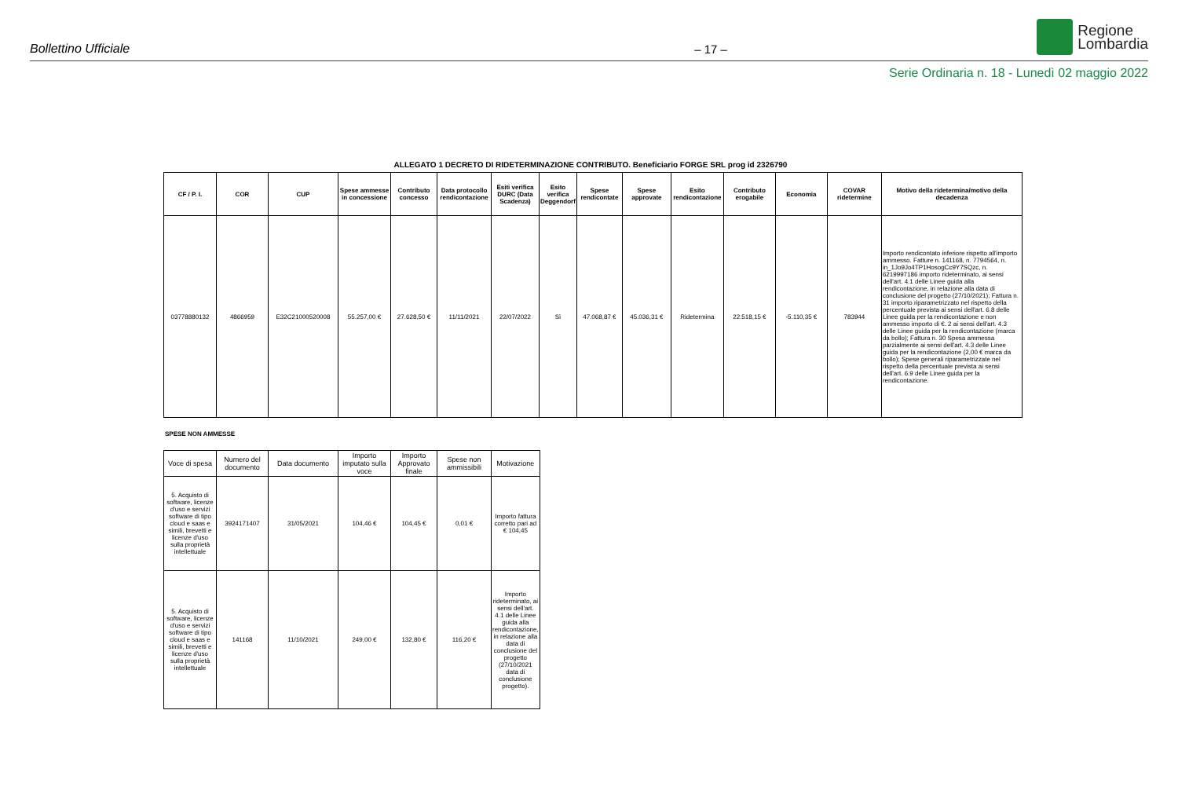Bollettino Ufficiale
– 17 –
Regione
Lombardia
Serie Ordinaria n. 18 - Lunedì 02 maggio 2022
ALLEGATO 1 DECRETO DI RIDETERMINAZIONE CONTRIBUTO. Beneficiario FORGE SRL prog id 2326790
| CF / P. I. | COR | CUP | Spese ammesse in concessione | Contributo concesso | Data protocollo rendicontazione | Esiti verifica DURC (Data Scadenza) | Esito verifica Deggendorf | Spese rendicontate | Spese approvate | Esito rendicontazione | Contributo erogabile | Economia | COVAR ridetermine | Motivo della ridetermina/motivo della decadenza |
| --- | --- | --- | --- | --- | --- | --- | --- | --- | --- | --- | --- | --- | --- | --- |
| 03778880132 | 4866959 | E32C21000520008 | 55.257,00 € | 27.628,50 € | 11/11/2021 | 22/07/2022 | Sì | 47.068,87 € | 45.036,31 € | Ridetermina | 22.518,15 € | -5.110,35 € | 783944 | Importo rendicontato inferiore rispetto all'importo ammesso. Fatture n. 141168, n. 7794564, n. in_1Jo9Jo4TP1HosogCc9Y7SQzc, n. 6219997186 importo rideterminato, ai sensi dell'art. 4.1 delle Linee guida alla rendicontazione, in relazione alla data di conclusione del progetto (27/10/2021); Fattura n. 31 importo riparametrizzato nel rispetto della percentuale prevista ai sensi dell'art. 6.8 delle Linee guida per la rendicontazione e non ammesso importo di €. 2 ai sensi dell'art. 4.3 delle Linee guida per la rendicontazione (marca da bollo); Fattura n. 30 Spesa ammessa parzialmente ai sensi dell'art. 4.3 delle Linee guida per la rendicontazione (2,00 € marca da bollo); Spese generali riparametrizzate nel rispetto della percentuale prevista ai sensi dell'art. 6.9 delle Linee guida per la rendicontazione. |
SPESE NON AMMESSE
| Voce di spesa | Numero del documento | Data documento | Importo imputato sulla voce | Importo Approvato finale | Spese non ammissibili | Motivazione |
| --- | --- | --- | --- | --- | --- | --- |
| 5. Acquisto di software, licenze d'uso e servizi software di tipo cloud e saas e simili, brevetti e licenze d'uso sulla proprietà intellettuale | 3924171407 | 31/05/2021 | 104,46 € | 104,45 € | 0,01 € | Importo fattura corretto pari ad € 104,45 |
| 5. Acquisto di software, licenze d'uso e servizi software di tipo cloud e saas e simili, brevetti e licenze d'uso sulla proprietà intellettuale | 141168 | 11/10/2021 | 249,00 € | 132,80 € | 116,20 € | Importo rideterminato, ai sensi dell'art. 4.1 delle Linee guida alla rendicontazione, in relazione alla data di conclusione del progetto (27/10/2021 data di conclusione progetto). |